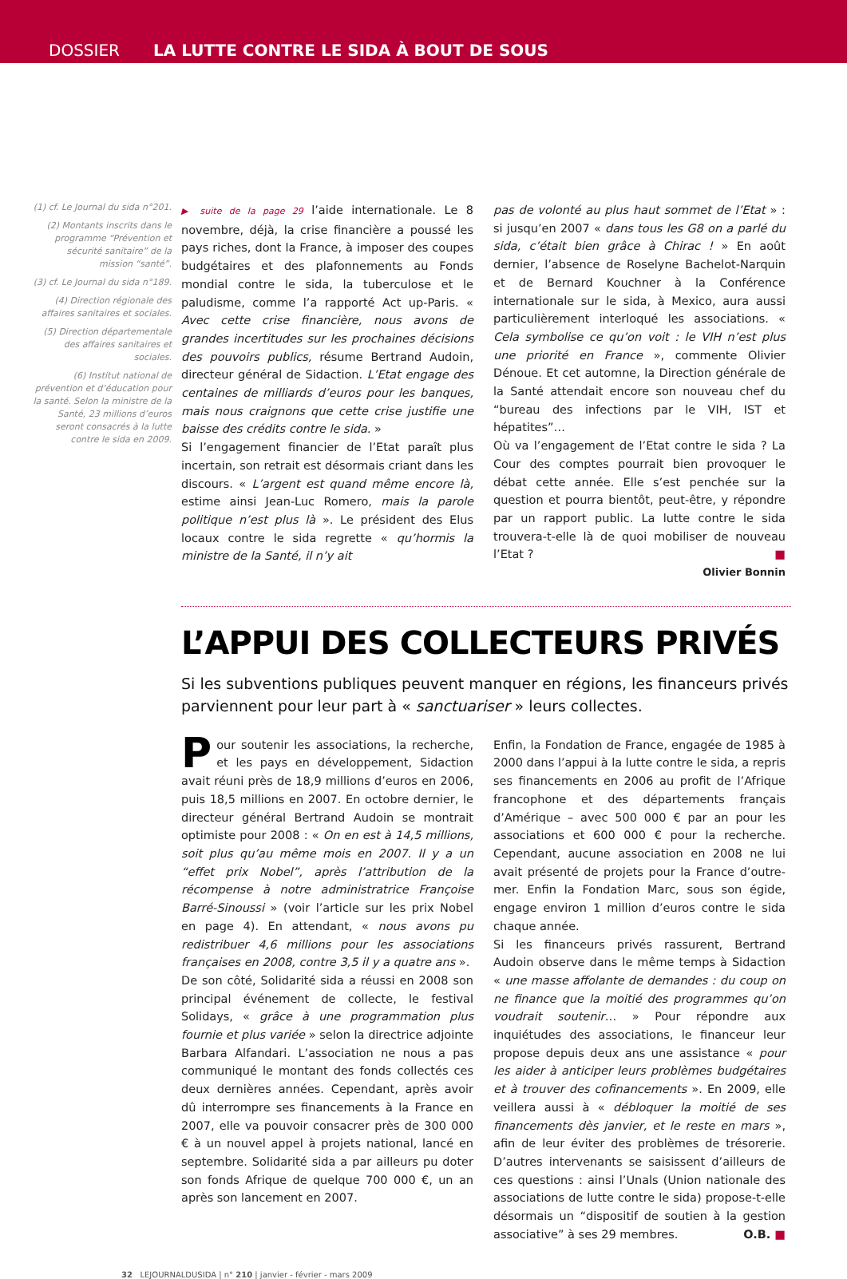DOSSIER LA LUTTE CONTRE LE SIDA À BOUT DE SOUS
(1) cf. Le Journal du sida n°201.
(2) Montants inscrits dans le programme “Prévention et sécurité sanitaire” de la mission “santé”.
(3) cf. Le Journal du sida n°189.
(4) Direction régionale des affaires sanitaires et sociales.
(5) Direction départementale des affaires sanitaires et sociales.
(6) Institut national de prévention et d’éducation pour la santé. Selon la ministre de la Santé, 23 millions d’euros seront consacrés à la lutte contre le sida en 2009.
▶ suite de la page 29 l’aide internationale. Le 8 novembre, déjà, la crise financière a poussé les pays riches, dont la France, à imposer des coupes budgétaires et des plafonnements au Fonds mondial contre le sida, la tuberculose et le paludisme, comme l’a rapporté Act up-Paris. « Avec cette crise financière, nous avons de grandes incertitudes sur les prochaines décisions des pouvoirs publics, résume Bertrand Audoin, directeur général de Sidaction. L’Etat engage des centaines de milliards d’euros pour les banques, mais nous craignons que cette crise justifie une baisse des crédits contre le sida. »
Si l’engagement financier de l’Etat paraît plus incertain, son retrait est désormais criant dans les discours. « L’argent est quand même encore là, estime ainsi Jean-Luc Romero, mais la parole politique n’est plus là ». Le président des Elus locaux contre le sida regrette « qu’hormis la ministre de la Santé, il n’y ait
pas de volonté au plus haut sommet de l’Etat » : si jusqu’en 2007 « dans tous les G8 on a parlé du sida, c’était bien grâce à Chirac ! » En août dernier, l’absence de Roselyne Bachelot-Narquin et de Bernard Kouchner à la Conférence internationale sur le sida, à Mexico, aura aussi particulièrement interloqué les associations. « Cela symbolise ce qu’on voit : le VIH n’est plus une priorité en France », commente Olivier Dénoue. Et cet automne, la Direction générale de la Santé attendait encore son nouveau chef du “bureau des infections par le VIH, IST et hépatites”…
Où va l’engagement de l’Etat contre le sida ? La Cour des comptes pourrait bien provoquer le débat cette année. Elle s’est penchée sur la question et pourra bientôt, peut-être, y répondre par un rapport public. La lutte contre le sida trouvera-t-elle là de quoi mobiliser de nouveau l’Etat ? ■
Olivier Bonnin
L’APPUI DES COLLECTEURS PRIVÉS
Si les subventions publiques peuvent manquer en régions, les financeurs privés parviennent pour leur part à « sanctuariser » leurs collectes.
Pour soutenir les associations, la recherche, et les pays en développement, Sidaction avait réuni près de 18,9 millions d’euros en 2006, puis 18,5 millions en 2007. En octobre dernier, le directeur général Bertrand Audoin se montrait optimiste pour 2008 : « On en est à 14,5 millions, soit plus qu’au même mois en 2007. Il y a un “effet prix Nobel”, après l’attribution de la récompense à notre administratrice Françoise Barré-Sinoussi » (voir l’article sur les prix Nobel en page 4). En attendant, « nous avons pu redistribuer 4,6 millions pour les associations françaises en 2008, contre 3,5 il y a quatre ans ».
De son côté, Solidarité sida a réussi en 2008 son principal événement de collecte, le festival Solidays, « grâce à une programmation plus fournie et plus variée » selon la directrice adjointe Barbara Alfandari. L’association ne nous a pas communiqué le montant des fonds collectés ces deux dernières années. Cependant, après avoir dû interrompre ses financements à la France en 2007, elle va pouvoir consacrer près de 300 000 € à un nouvel appel à projets national, lancé en septembre. Solidarité sida a par ailleurs pu doter son fonds Afrique de quelque 700 000 €, un an après son lancement en 2007.
Enfin, la Fondation de France, engagée de 1985 à 2000 dans l’appui à la lutte contre le sida, a repris ses financements en 2006 au profit de l’Afrique francophone et des départements français d’Amérique – avec 500 000 € par an pour les associations et 600 000 € pour la recherche. Cependant, aucune association en 2008 ne lui avait présenté de projets pour la France d’outre-mer. Enfin la Fondation Marc, sous son égide, engage environ 1 million d’euros contre le sida chaque année.
Si les financeurs privés rassurent, Bertrand Audoin observe dans le même temps à Sidaction « une masse affolante de demandes : du coup on ne finance que la moitié des programmes qu’on voudrait soutenir… » Pour répondre aux inquiétudes des associations, le financeur leur propose depuis deux ans une assistance « pour les aider à anticiper leurs problèmes budgétaires et à trouver des cofinancements ». En 2009, elle veillera aussi à « débloquer la moitié de ses financements dès janvier, et le reste en mars », afin de leur éviter des problèmes de trésorerie. D’autres intervenants se saisissent d’ailleurs de ces questions : ainsi l’Unals (Union nationale des associations de lutte contre le sida) propose-t-elle désormais un “dispositif de soutien à la gestion associative” à ses 29 membres. O.B. ■
32 LEJOURNALDUSIDA | n° 210 | janvier - février - mars 2009